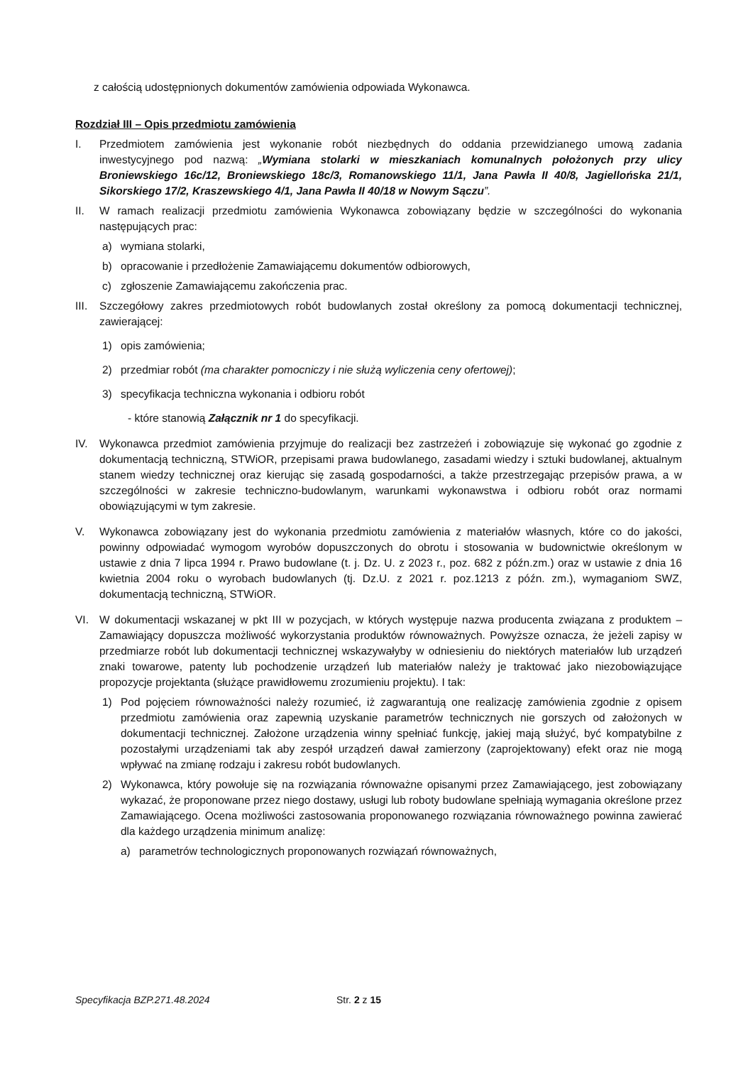z całością udostępnionych dokumentów zamówienia odpowiada Wykonawca.
Rozdział III – Opis przedmiotu zamówienia
I. Przedmiotem zamówienia jest wykonanie robót niezbędnych do oddania przewidzianego umową zadania inwestycyjnego pod nazwą: „Wymiana stolarki w mieszkaniach komunalnych położonych przy ulicy Broniewskiego 16c/12, Broniewskiego 18c/3, Romanowskiego 11/1, Jana Pawła II 40/8, Jagiellońska 21/1, Sikorskiego 17/2, Kraszewskiego 4/1, Jana Pawła II 40/18 w Nowym Sączu”.
II. W ramach realizacji przedmiotu zamówienia Wykonawca zobowiązany będzie w szczególności do wykonania następujących prac:
a) wymiana stolarki,
b) opracowanie i przedłożenie Zamawiającemu dokumentów odbiorowych,
c) zgłoszenie Zamawiającemu zakończenia prac.
III.
Szczegółowy zakres przedmiotowych robót budowlanych został określony za pomocą dokumentacji technicznej, zawierającej:
1) opis zamówienia;
2) przedmiar robót (ma charakter pomocniczy i nie służą wyliczenia ceny ofertowej);
3) specyfikacja techniczna wykonania i odbioru robót
- które stanowią Załącznik nr 1 do specyfikacji.
IV. Wykonawca przedmiot zamówienia przyjmuje do realizacji bez zastrzeżeń i zobowiązuje się wykonać go zgodnie z dokumentacją techniczną, STWiOR, przepisami prawa budowlanego, zasadami wiedzy i sztuki budowlanej, aktualnym stanem wiedzy technicznej oraz kierując się zasadą gospodarności, a także przestrzegając przepisów prawa, a w szczególności w zakresie techniczno-budowlanym, warunkami wykonawstwa i odbioru robót oraz normami obowiązującymi w tym zakresie.
V. Wykonawca zobowiązany jest do wykonania przedmiotu zamówienia z materiałów własnych, które co do jakości, powinny odpowiadać wymogom wyrobów dopuszczonych do obrotu i stosowania w budownictwie określonym w ustawie z dnia 7 lipca 1994 r. Prawo budowlane (t. j. Dz. U. z 2023 r., poz. 682 z późn.zm.) oraz w ustawie z dnia 16 kwietnia 2004 roku o wyrobach budowlanych (tj. Dz.U. z 2021 r. poz.1213 z późn. zm.), wymaganiom SWZ, dokumentacją techniczną, STWiOR.
VI. W dokumentacji wskazanej w pkt III w pozycjach, w których występuje nazwa producenta związana z produktem – Zamawiający dopuszcza możliwość wykorzystania produktów równoważnych. Powyższe oznacza, że jeżeli zapisy w przedmiarze robót lub dokumentacji technicznej wskazywałyby w odniesieniu do niektórych materiałów lub urządzeń znaki towarowe, patenty lub pochodzenie urządzeń lub materiałów należy je traktować jako niezobowiązujące propozycje projektanta (służące prawidłowemu zrozumieniu projektu). I tak:
1) Pod pojęciem równoważności należy rozumieć, iż zagwarantują one realizację zamówienia zgodnie z opisem przedmiotu zamówienia oraz zapewnią uzyskanie parametrów technicznych nie gorszych od założonych w dokumentacji technicznej. Założone urządzenia winny spełniać funkcję, jakiej mają służyć, być kompatybilne z pozostałymi urządzeniami tak aby zespół urządzeń dawał zamierzony (zaprojektowany) efekt oraz nie mogą wpływać na zmianę rodzaju i zakresu robót budowlanych.
2) Wykonawca, który powołuje się na rozwiązania równoważne opisanymi przez Zamawiającego, jest zobowiązany wykazać, że proponowane przez niego dostawy, usługi lub roboty budowlane spełniają wymagania określone przez Zamawiającego. Ocena możliwości zastosowania proponowanego rozwiązania równoważnego powinna zawierać dla każdego urządzenia minimum analizę:
a) parametrów technologicznych proponowanych rozwiązań równoważnych,
Specyfikacja BZP.271.48.2024 Str. 2 z 15